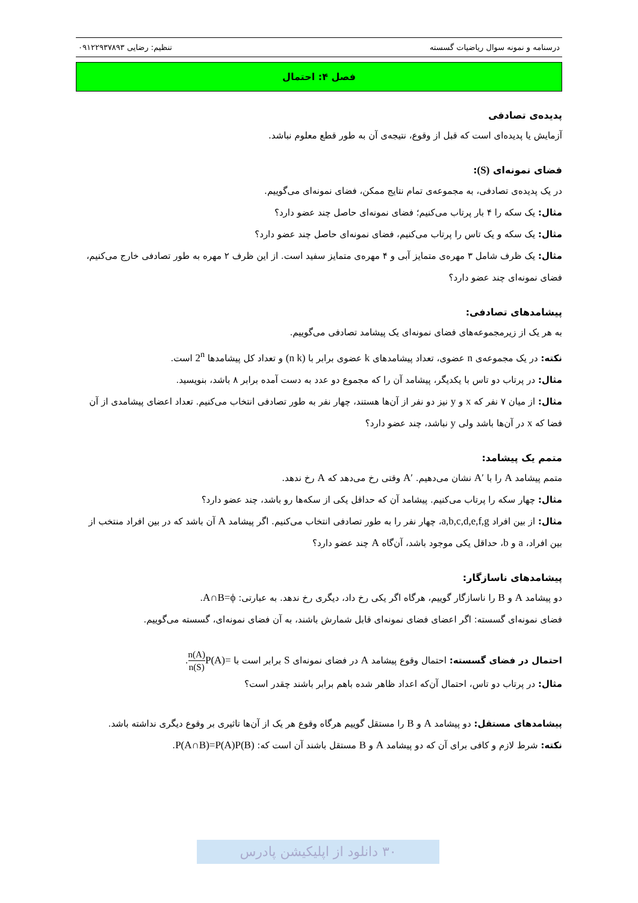درسنامه و نمونه سوال ریاضیات گسسته تنظیم: رضایی ۰۹۱۲۲۹۳۷۸۹۳
فصل ۴: احتمال
پدیده‌ی تصادفی
آزمایش یا پدیده‌ای است که قبل از وقوع، نتیجه‌ی آن به طور قطع معلوم نباشد.
فضای نمونه‌ای (S):
در یک پدیده‌ی تصادفی، به مجموعه‌ی تمام نتایج ممکن، فضای نمونه‌ای می‌گوییم.
مثال: یک سکه را ۴ بار پرتاب می‌کنیم؛ فضای نمونه‌ای حاصل چند عضو دارد؟
مثال: یک سکه و یک تاس را پرتاب می‌کنیم، فضای نمونه‌ای حاصل چند عضو دارد؟
مثال: یک ظرف شامل ۳ مهره‌ی متمایز آبی و ۴ مهره‌ی متمایز سفید است. از این ظرف ۲ مهره به طور تصادفی خارج می‌کنیم، فضای نمونه‌ای چند عضو دارد؟
پیشامدهای تصادفی:
به هر یک از زیرمجموعه‌های فضای نمونه‌ای یک پیشامد تصادفی می‌گوییم.
نکته: در یک مجموعه‌ی n عضوی، تعداد پیشامدهای k عضوی برابر با (n k) و تعداد کل پیشامدها 2<sup>n</sup> است.
مثال: در پرتاب دو تاس با یکدیگر، پیشامد آن را که مجموع دو عدد به دست آمده برابر ۸ باشد، بنویسید.
مثال: از میان ۷ نفر که x و y نیز دو نفر از آن‌ها هستند، چهار نفر به طور تصادفی انتخاب می‌کنیم. تعداد اعضای پیشامدی از آن فضا که x در آن‌ها باشد ولی y نباشد، چند عضو دارد؟
متمم یک پیشامد:
متمم پیشامد A را با A′ نشان می‌دهیم. A′ وقتی رخ می‌دهد که A رخ ندهد.
مثال: چهار سکه را پرتاب می‌کنیم. پیشامد آن که حداقل یکی از سکه‌ها رو باشد، چند عضو دارد؟
مثال: از بین افراد a,b,c,d,e,f,g، چهار نفر را به طور تصادفی انتخاب می‌کنیم. اگر پیشامد A آن باشد که در بین افراد منتخب از بین افراد، a و b، حداقل یکی موجود باشد، آن‌گاه A چند عضو دارد؟
پیشامدهای ناسازگار:
دو پیشامد A و B را ناسازگار گوییم، هرگاه اگر یکی رخ داد، دیگری رخ ندهد. به عبارتی: A∩B=ϕ.
فضای نمونه‌ای گسسته: اگر اعضای فضای نمونه‌ای قابل شمارش باشند، به آن فضای نمونه‌ای، گسسته می‌گوییم.
احتمال در فضای گسسته: احتمال وقوع پیشامد A در فضای نمونه‌ای S برابر است با P(A)=n(A) n(S).
مثال: در پرتاب دو تاس، احتمال آن‌که اعداد ظاهر شده باهم برابر باشند چقدر است؟
پیشامدهای مستقل: دو پیشامد A و B را مستقل گوییم هرگاه وقوع هر یک از آن‌ها تاثیری بر وقوع دیگری نداشته باشد.
نکته: شرط لازم و کافی برای آن که دو پیشامد A و B مستقل باشند آن است که: P(A∩B)=P(A)P(B).
۳۰ دانلود از اپلیکیشن پادرس